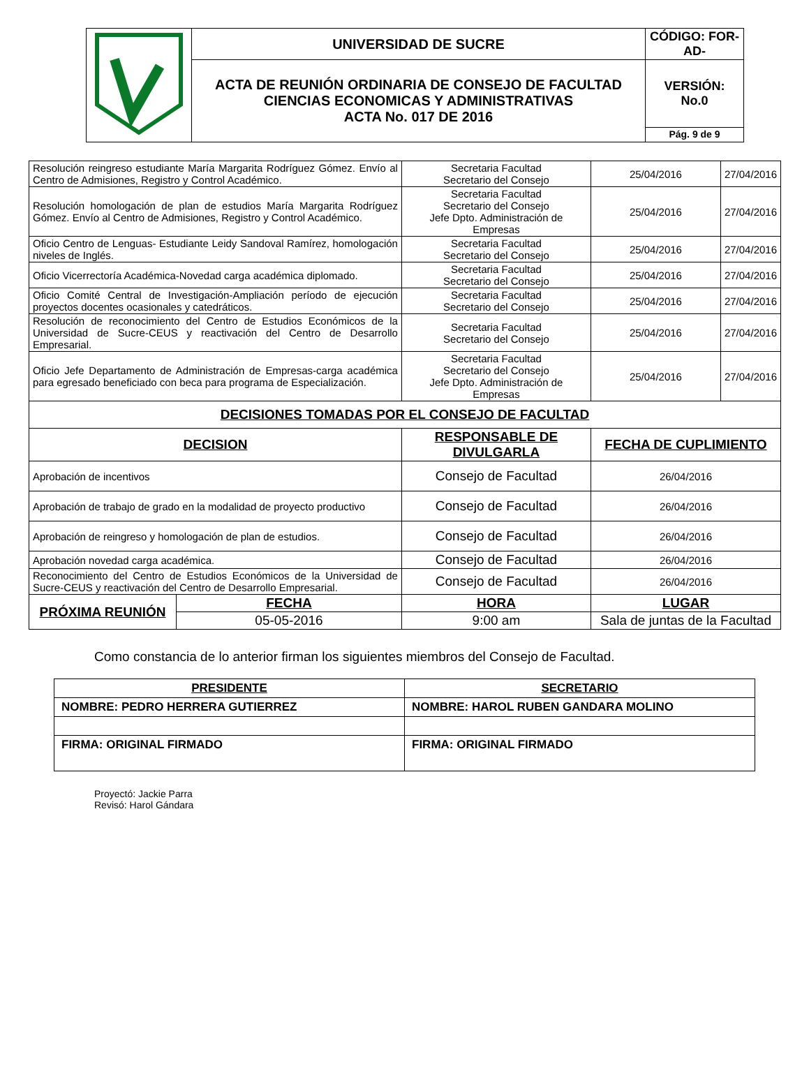| | UNIVERSIDAD DE SUCRE | CÓDIGO: FOR-AD- |
| | ACTA DE REUNIÓN ORDINARIA DE CONSEJO DE FACULTAD CIENCIAS ECONOMICAS Y ADMINISTRATIVAS ACTA No. 017 DE 2016 | VERSIÓN: No.0 |
| | | Pág. 9 de 9 |
| Resolución reingreso estudiante María Margarita Rodríguez Gómez. Envío al Centro de Admisiones, Registro y Control Académico. | | Secretaria Facultad Secretario del Consejo | 25/04/2016 | 27/04/2016 |
| Resolución homologación de plan de estudios María Margarita Rodríguez Gómez. Envío al Centro de Admisiones, Registro y Control Académico. | | Secretaria Facultad Secretario del Consejo Jefe Dpto. Administración de Empresas | 25/04/2016 | 27/04/2016 |
| Oficio Centro de Lenguas- Estudiante Leidy Sandoval Ramírez, homologación niveles de Inglés. | | Secretaria Facultad Secretario del Consejo | 25/04/2016 | 27/04/2016 |
| Oficio Vicerrectoría Académica-Novedad carga académica diplomado. | | Secretaria Facultad Secretario del Consejo | 25/04/2016 | 27/04/2016 |
| Oficio Comité Central de Investigación-Ampliación período de ejecución proyectos docentes ocasionales y catedráticos. | | Secretaria Facultad Secretario del Consejo | 25/04/2016 | 27/04/2016 |
| Resolución de reconocimiento del Centro de Estudios Económicos de la Universidad de Sucre-CEUS y reactivación del Centro de Desarrollo Empresarial. | | Secretaria Facultad Secretario del Consejo | 25/04/2016 | 27/04/2016 |
| Oficio Jefe Departamento de Administración de Empresas-carga académica para egresado beneficiado con beca para programa de Especialización. | | Secretaria Facultad Secretario del Consejo Jefe Dpto. Administración de Empresas | 25/04/2016 | 27/04/2016 |
| DECISIONES TOMADAS POR EL CONSEJO DE FACULTAD | | | | |
| DECISION | | RESPONSABLE DE DIVULGARLA | FECHA DE CUPLIMIENTO | |
| Aprobación de incentivos | | Consejo de Facultad | 26/04/2016 | |
| Aprobación de trabajo de grado en la modalidad de proyecto productivo | | Consejo de Facultad | 26/04/2016 | |
| Aprobación de reingreso y homologación de plan de estudios. | | Consejo de Facultad | 26/04/2016 | |
| Aprobación novedad carga académica. | | Consejo de Facultad | 26/04/2016 | |
| Reconocimiento del Centro de Estudios Económicos de la Universidad de Sucre-CEUS y reactivación del Centro de Desarrollo Empresarial. | | Consejo de Facultad | 26/04/2016 | |
| PRÓXIMA REUNIÓN | FECHA | HORA | LUGAR | |
| | 05-05-2016 | 9:00 am | Sala de juntas de la Facultad | |
Como constancia de lo anterior firman los siguientes miembros del Consejo de Facultad.
| PRESIDENTE | SECRETARIO |
| NOMBRE: PEDRO HERRERA GUTIERREZ | NOMBRE: HAROL RUBEN GANDARA MOLINO |
| FIRMA: ORIGINAL FIRMADO | FIRMA: ORIGINAL FIRMADO |
Proyectó: Jackie Parra
Revisó: Harol Gándara